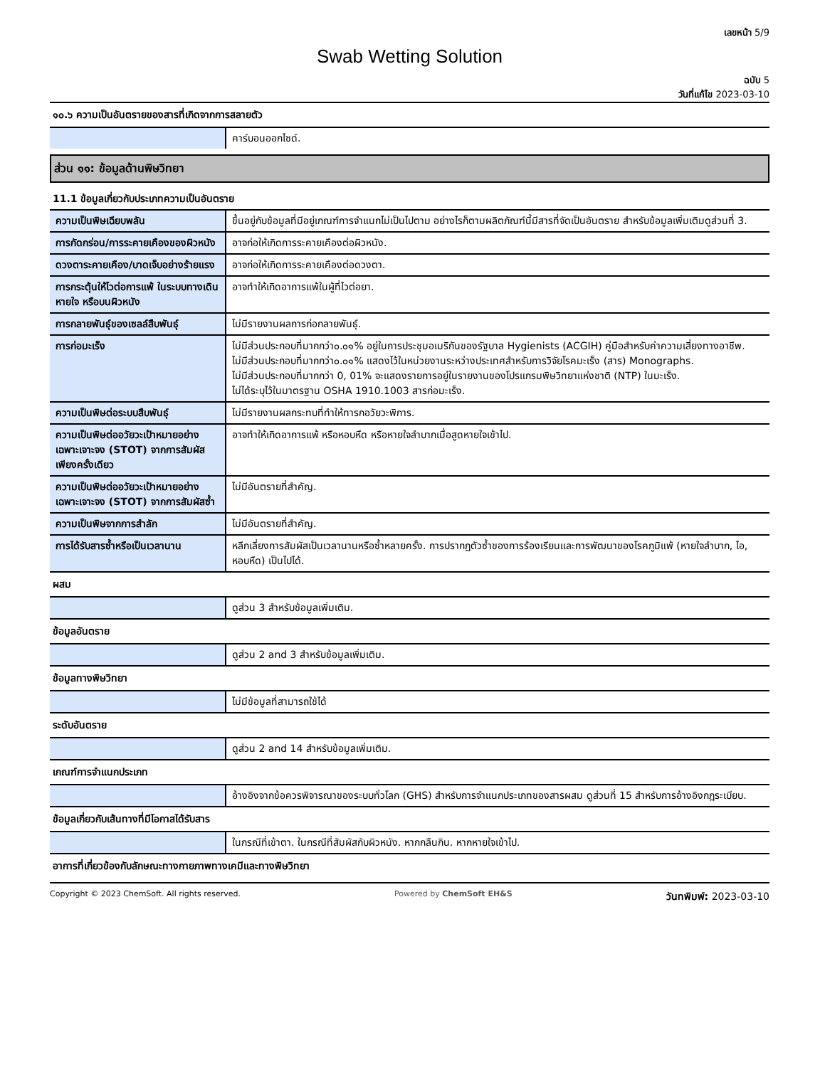เลขหน้า 5/9
Swab Wetting Solution
ฉบับ 5
วันที่แก้ไข 2023-03-10
๑๐.๖ ความเป็นอันตรายของสารที่เกิดจากการสลายตัว
| | คาร์บอนออกไซด์. |
ส่วน ๑๑: ข้อมูลด้านพิษวิทยา
11.1 ข้อมูลเกี่ยวกับประเภทความเป็นอันตราย
| ความเป็นพิษเฉียบพลัน | ขึ้นอยู่กับข้อมูลที่มีอยู่เกณฑ์การจำแนกไม่เป็นไปตาม อย่างไรก็ตามผลิตภัณฑ์นี้มีสารที่จัดเป็นอันตราย สำหรับข้อมูลเพิ่มเติมดูส่วนที่ 3. |
| การกัดกร่อน/การระคายเคืองของผิวหนัง | อาจก่อให้เกิดการระคายเคืองต่อผิวหนัง. |
| ดวงตาระคายเคือง/บาดเจ็บอย่างร้ายแรง | อาจก่อให้เกิดการระคายเคืองต่อดวงตา. |
| การกระตุ้นให้ไวต่อการแพ้ ในระบบทางเดินหายใจ หรือบนผิวหนัง | อาจทำให้เกิดอาการแพ้ในผู้ที่ไวต่อยา. |
| การกลายพันธุ์ของเซลล์สืบพันธุ์ | ไม่มีรายงานผลการก่อกลายพันธุ์. |
| การก่อมะเร็ง | ไม่มีส่วนประกอบที่มากกว่า๐.๐๑% อยู่ในการประชุมอเมริกันของรัฐบาล Hygienists (ACGIH) คู่มือสำหรับค่าความเสี่ยงทางอาชีพ. ไม่มีส่วนประกอบที่มากกว่า๐.๐๑% แสดงไว้ในหน่วยงานระหว่างประเทศสำหรับการวิจัยโรคมะเร็ง (สาร) Monographs. ไม่มีส่วนประกอบที่มากกว่า 0, 01% จะแสดงรายการอยู่ในรายงานของโปรแกรมพิษวิทยาแห่งชาติ (NTP) ในมะเร็ง. ไม่ได้ระบุไว้ในมาตรฐาน OSHA 1910.1003 สารก่อมะเร็ง. |
| ความเป็นพิษต่อระบบสืบพันธุ์ | ไม่มีรายงานผลกระทบที่ทำให้ทารกอวัยวะพิการ. |
| ความเป็นพิษต่ออวัยวะเป้าหมายอย่างเฉพาะเจาะจง (STOT) จากการสัมผัสเพียงครั้งเดียว | อาจทำให้เกิดอาการแพ้ หรือหอบหืด หรือหายใจลำบากเมื่อสูดหายใจเข้าไป. |
| ความเป็นพิษต่ออวัยวะเป้าหมายอย่างเฉพาะเจาะจง (STOT) จากการสัมผัสซ้ำ | ไม่มีอันตรายที่สำคัญ. |
| ความเป็นพิษจากการสำลัก | ไม่มีอันตรายที่สำคัญ. |
| การได้รับสารซ้ำหรือเป็นเวลานาน | หลีกเลี่ยงการสัมผัสเป็นเวลานานหรือซ้ำหลายครั้ง. การปรากฏตัวซ้ำของการร้องเรียนและการพัฒนาของโรคภูมิแพ้ (หายใจลำบาก, ไอ, หอบหืด) เป็นไปได้. |
ผสม
| | ดูส่วน 3 สำหรับข้อมูลเพิ่มเติม. |
ข้อมูลอันตราย
| | ดูส่วน 2 and 3 สำหรับข้อมูลเพิ่มเติม. |
ข้อมูลทางพิษวิทยา
| | ไม่มีข้อมูลที่สามารถใช้ได้ |
ระดับอันตราย
| | ดูส่วน 2 and 14 สำหรับข้อมูลเพิ่มเติม. |
เกณฑ์การจำแนกประเภท
| | อ้างอิงจากข้อควรพิจารณาของระบบทั่วโลก (GHS) สำหรับการจำแนกประเภทของสารผสม ดูส่วนที่ 15 สำหรับการอ้างอิงกฎระเบียบ. |
ข้อมูลเกี่ยวกับเส้นทางที่มีโอกาสได้รับสาร
| | ในกรณีที่เข้าตา. ในกรณีที่สัมผัสกับผิวหนัง. หากกลืนกิน. หากหายใจเข้าไป. |
อาการที่เกี่ยวข้องกับลักษณะทางกายภาพทางเคมีและทางพิษวิทยา
Copyright © 2023 ChemSoft. All rights reserved. Powered by ChemSoft EH&S วันทพิมพ์: 2023-03-10